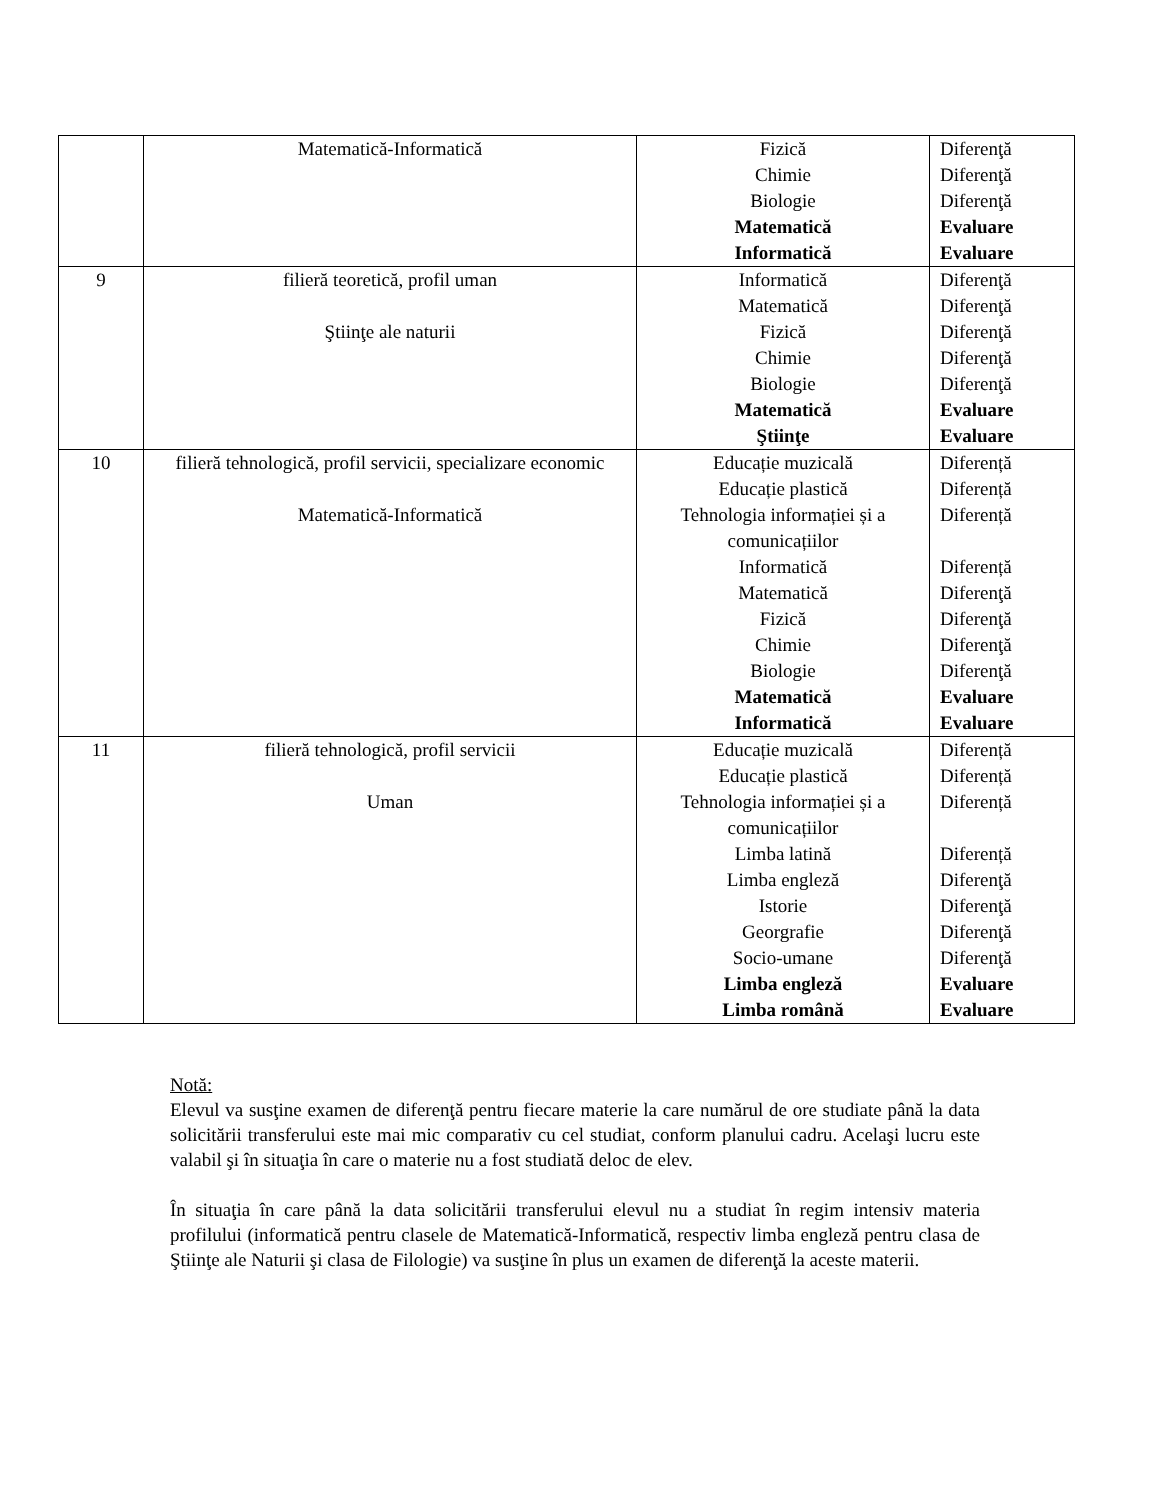| | Matematică-Informatică | Fizică Chimie Biologie Matematică Informatică | Diferenţă Diferenţă Diferenţă Evaluare Evaluare |
| 9 | filieră teoretică, profil uman Ştiinţe ale naturii | Informatică Matematică Fizică Chimie Biologie Matematică Ştiinţe | Diferenţă Diferenţă Diferenţă Diferenţă Diferenţă Evaluare Evaluare |
| 10 | filieră tehnologică, profil servicii, specializare economic Matematică-Informatică | Educație muzicală Educație plastică Tehnologia informației și a comunicațiilor Informatică Matematică Fizică Chimie Biologie Matematică Informatică | Diferență Diferență Diferență Diferență Diferenţă Diferenţă Diferenţă Diferenţă Evaluare Evaluare |
| 11 | filieră tehnologică, profil servicii Uman | Educație muzicală Educație plastică Tehnologia informației și a comunicațiilor Limba latină Limba engleză Istorie Georgrafie Socio-umane Limba engleză Limba română | Diferență Diferență Diferență Diferență Diferenţă Diferenţă Diferenţă Diferenţă Evaluare Evaluare |
Notă:
Elevul va susţine examen de diferenţă pentru fiecare materie la care numărul de ore studiate până la data solicitării transferului este mai mic comparativ cu cel studiat, conform planului cadru. Acelaşi lucru este valabil şi în situaţia în care o materie nu a fost studiată deloc de elev.
În situaţia în care până la data solicitării transferului elevul nu a studiat în regim intensiv materia profilului (informatică pentru clasele de Matematică-Informatică, respectiv limba engleză pentru clasa de Ştiinţe ale Naturii şi clasa de Filologie) va susţine în plus un examen de diferenţă la aceste materii.